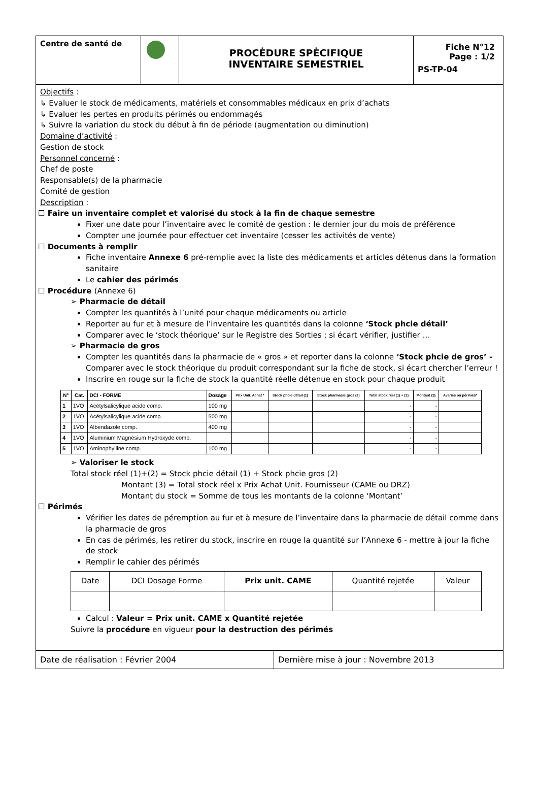Centre de santé de
PROCĖDURE SPĖCIFIQUE
INVENTAIRE SEMESTRIEL
Fiche N°12
Page : 1/2
PS-TP-04
Objectifs :
↳ Evaluer le stock de médicaments, matériels et consommables médicaux en prix d’achats
↳ Evaluer les pertes en produits périmés ou endommagés
↳ Suivre la variation du stock du début à fin de période (augmentation ou diminution)
Domaine d’activité :
Gestion de stock
Personnel concerné :
Chef de poste
Responsable(s) de la pharmacie
Comité de gestion
Description :
☐ Faire un inventaire complet et valorisé du stock à la fin de chaque semestre
Fixer une date pour l’inventaire avec le comité de gestion : le dernier jour du mois de préférence
Compter une journée pour effectuer cet inventaire (cesser les activités de vente)
☐ Documents à remplir
Fiche inventaire Annexe 6 pré-remplie avec la liste des médicaments et articles détenus dans la formation sanitaire
Le cahier des périmés
☐ Procédure (Annexe 6)
➢ Pharmacie de détail
Compter les quantités à l’unité pour chaque médicaments ou article
Reporter au fur et à mesure de l’inventaire les quantités dans la colonne ‘Stock phcie détail’
Comparer avec le ‘stock théorique’ sur le Registre des Sorties ; si écart vérifier, justifier …
➢ Pharmacie de gros
Compter les quantités dans la pharmacie de « gros » et reporter dans la colonne ‘Stock phcie de gros’ - Comparer avec le stock théorique du produit correspondant sur la fiche de stock, si écart chercher l’erreur !
Inscrire en rouge sur la fiche de stock la quantité réelle détenue en stock pour chaque produit
| N° | Cat. | DCI - FORME | Dosage | Prix Unit. Achat * | Stock phcie détail (1) | Stock pharmacie gros (2) | Total stock réel (1) + (2) | Montant (3) | Avaries ou périmés* |
| --- | --- | --- | --- | --- | --- | --- | --- | --- | --- |
| 1 | 1VO | Acétylsalicylique acide comp. | 100 mg | | | | - | - | |
| 2 | 1VO | Acétylsalicylique acide comp. | 500 mg | | | | - | - | |
| 3 | 1VO | Albendazole comp. | 400 mg | | | | - | - | |
| 4 | 1VO | Aluminium Magnésium Hydroxyde comp. | | | | | - | - | |
| 5 | 1VO | Aminophylline comp. | 100 mg | | | | - | - | |
➢ Valoriser le stock
Total stock réel (1)+(2) = Stock phcie détail (1) + Stock phcie gros (2)
Montant (3) = Total stock réel x Prix Achat Unit. Fournisseur (CAME ou DRZ)
Montant du stock = Somme de tous les montants de la colonne ‘Montant’
☐ Périmés
Vérifier les dates de péremption au fur et à mesure de l’inventaire dans la pharmacie de détail comme dans la pharmacie de gros
En cas de périmés, les retirer du stock, inscrire en rouge la quantité sur l’Annexe 6 - mettre à jour la fiche de stock
Remplir le cahier des périmés
| Date | DCI Dosage Forme | Prix unit. CAME | Quantité rejetée | Valeur |
Calcul : Valeur = Prix unit. CAME x Quantité rejetée
Suivre la procédure en vigueur pour la destruction des périmés
Date de réalisation : Février 2004 Dernière mise à jour : Novembre 2013